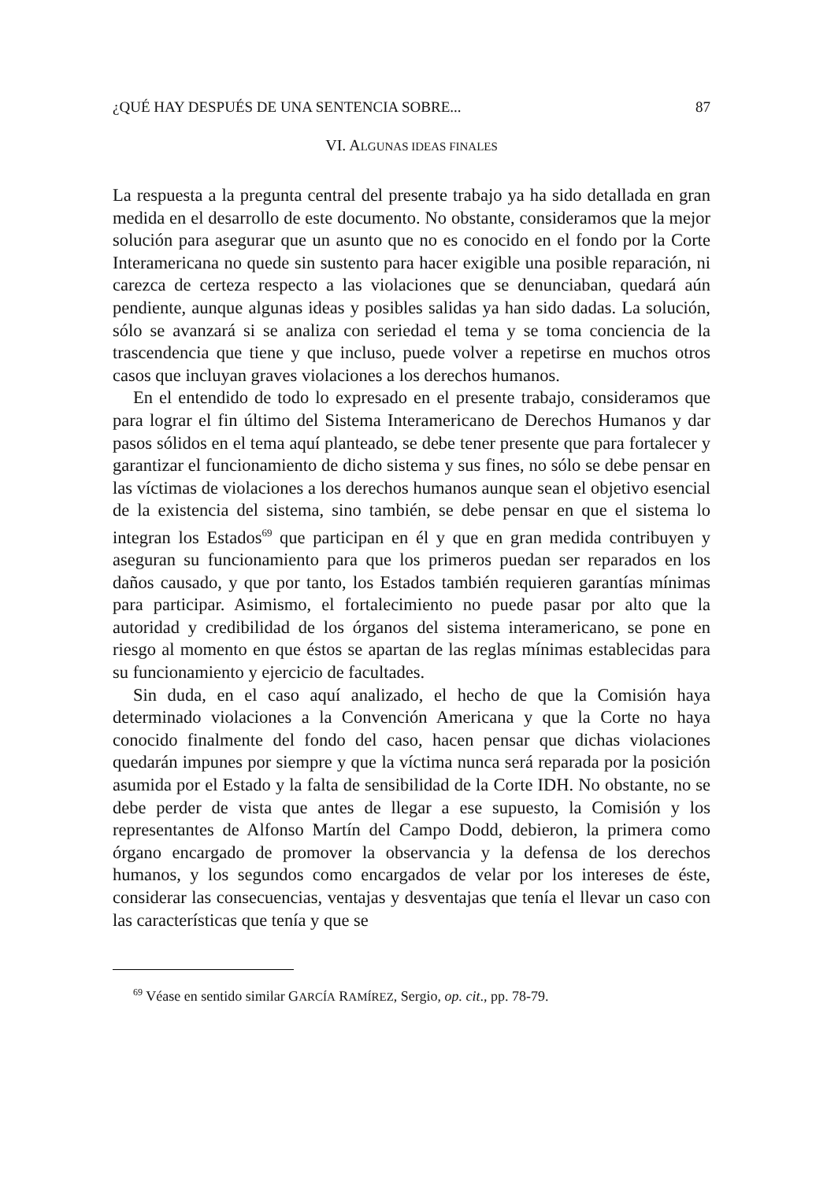¿QUÉ HAY DESPUÉS DE UNA SENTENCIA SOBRE... 87
VI. ALGUNAS IDEAS FINALES
La respuesta a la pregunta central del presente trabajo ya ha sido detallada en gran medida en el desarrollo de este documento. No obstante, consideramos que la mejor solución para asegurar que un asunto que no es conocido en el fondo por la Corte Interamericana no quede sin sustento para hacer exigible una posible reparación, ni carezca de certeza respecto a las violaciones que se denunciaban, quedará aún pendiente, aunque algunas ideas y posibles salidas ya han sido dadas. La solución, sólo se avanzará si se analiza con seriedad el tema y se toma conciencia de la trascendencia que tiene y que incluso, puede volver a repetirse en muchos otros casos que incluyan graves violaciones a los derechos humanos.
En el entendido de todo lo expresado en el presente trabajo, considera­mos que para lograr el fin último del Sistema Interamericano de Derechos Humanos y dar pasos sólidos en el tema aquí planteado, se debe tener presente que para fortalecer y garantizar el funcionamiento de dicho sistema y sus fines, no sólo se debe pensar en las víctimas de violaciones a los dere­chos humanos aunque sean el objetivo esencial de la existencia del sistema, sino también, se debe pensar en que el sistema lo integran los Estados<sup>69</sup> que participan en él y que en gran medida contribuyen y aseguran su funciona­miento para que los primeros puedan ser reparados en los daños causado, y que por tanto, los Estados también requieren garantías mínimas para parti­cipar. Asimismo, el fortalecimiento no puede pasar por alto que la autoridad y credibilidad de los órganos del sistema interamericano, se pone en riesgo al momento en que éstos se apartan de las reglas mínimas establecidas para su funcionamiento y ejercicio de facultades.
Sin duda, en el caso aquí analizado, el hecho de que la Comisión haya determinado violaciones a la Convención Americana y que la Corte no haya conocido finalmente del fondo del caso, hacen pensar que dichas violacio­nes quedarán impunes por siempre y que la víctima nunca será reparada por la posición asumida por el Estado y la falta de sensibilidad de la Corte IDH. No obstante, no se debe perder de vista que antes de llegar a ese supuesto, la Comisión y los representantes de Alfonso Martín del Campo Dodd, debie­ron, la primera como órgano encargado de promover la observancia y la defensa de los derechos humanos, y los segundos como encargados de velar por los intereses de éste, considerar las consecuencias, ventajas y desven­tajas que tenía el llevar un caso con las características que tenía y que se
<sup>69</sup> Véase en sentido similar GARCÍA RAMÍREZ, Sergio, op. cit., pp. 78-79.